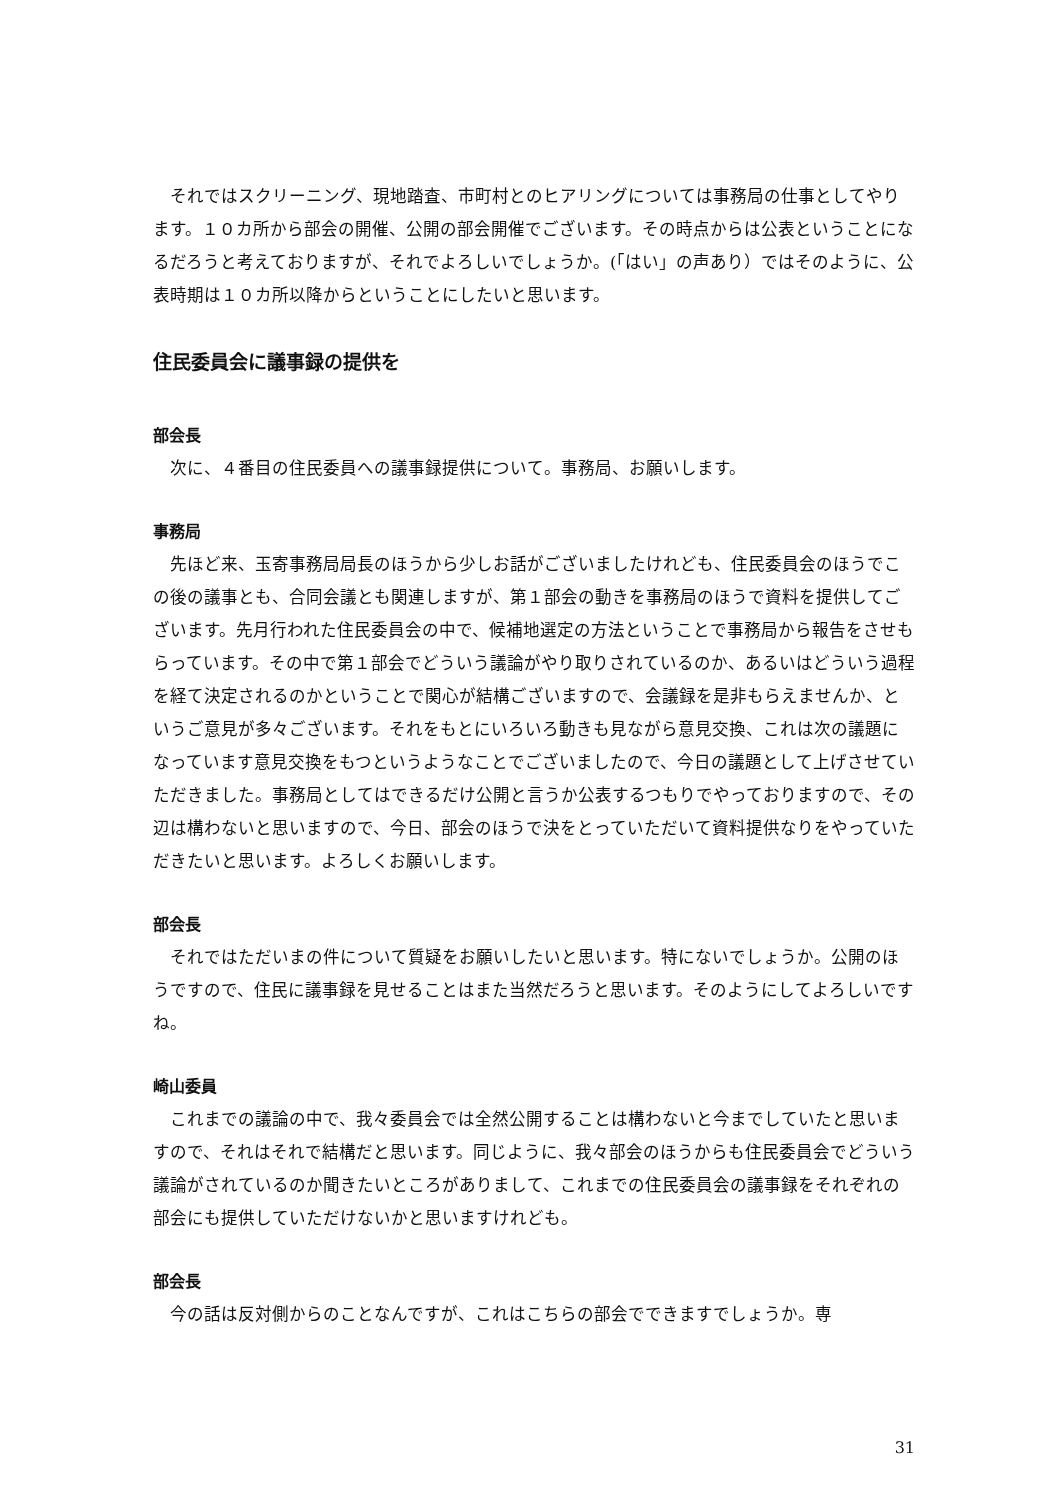それではスクリーニング、現地踏査、市町村とのヒアリングについては事務局の仕事としてやります。１０カ所から部会の開催、公開の部会開催でございます。その時点からは公表ということになるだろうと考えておりますが、それでよろしいでしょうか。(「はい」の声あり）ではそのように、公表時期は１０カ所以降からということにしたいと思います。
住民委員会に議事録の提供を
部会長
次に、４番目の住民委員への議事録提供について。事務局、お願いします。
事務局
先ほど来、玉寄事務局局長のほうから少しお話がございましたけれども、住民委員会のほうでこの後の議事とも、合同会議とも関連しますが、第１部会の動きを事務局のほうで資料を提供してございます。先月行われた住民委員会の中で、候補地選定の方法ということで事務局から報告をさせもらっています。その中で第１部会でどういう議論がやり取りされているのか、あるいはどういう過程を経て決定されるのかということで関心が結構ございますので、会議録を是非もらえませんか、というご意見が多々ございます。それをもとにいろいろ動きも見ながら意見交換、これは次の議題になっています意見交換をもつというようなことでございましたので、今日の議題として上げさせていただきました。事務局としてはできるだけ公開と言うか公表するつもりでやっておりますので、その辺は構わないと思いますので、今日、部会のほうで決をとっていただいて資料提供なりをやっていただきたいと思います。よろしくお願いします。
部会長
それではただいまの件について質疑をお願いしたいと思います。特にないでしょうか。公開のほうですので、住民に議事録を見せることはまた当然だろうと思います。そのようにしてよろしいですね。
崎山委員
これまでの議論の中で、我々委員会では全然公開することは構わないと今までしていたと思いますので、それはそれで結構だと思います。同じように、我々部会のほうからも住民委員会でどういう議論がされているのか聞きたいところがありまして、これまでの住民委員会の議事録をそれぞれの部会にも提供していただけないかと思いますけれども。
部会長
今の話は反対側からのことなんですが、これはこちらの部会でできますでしょうか。専
31